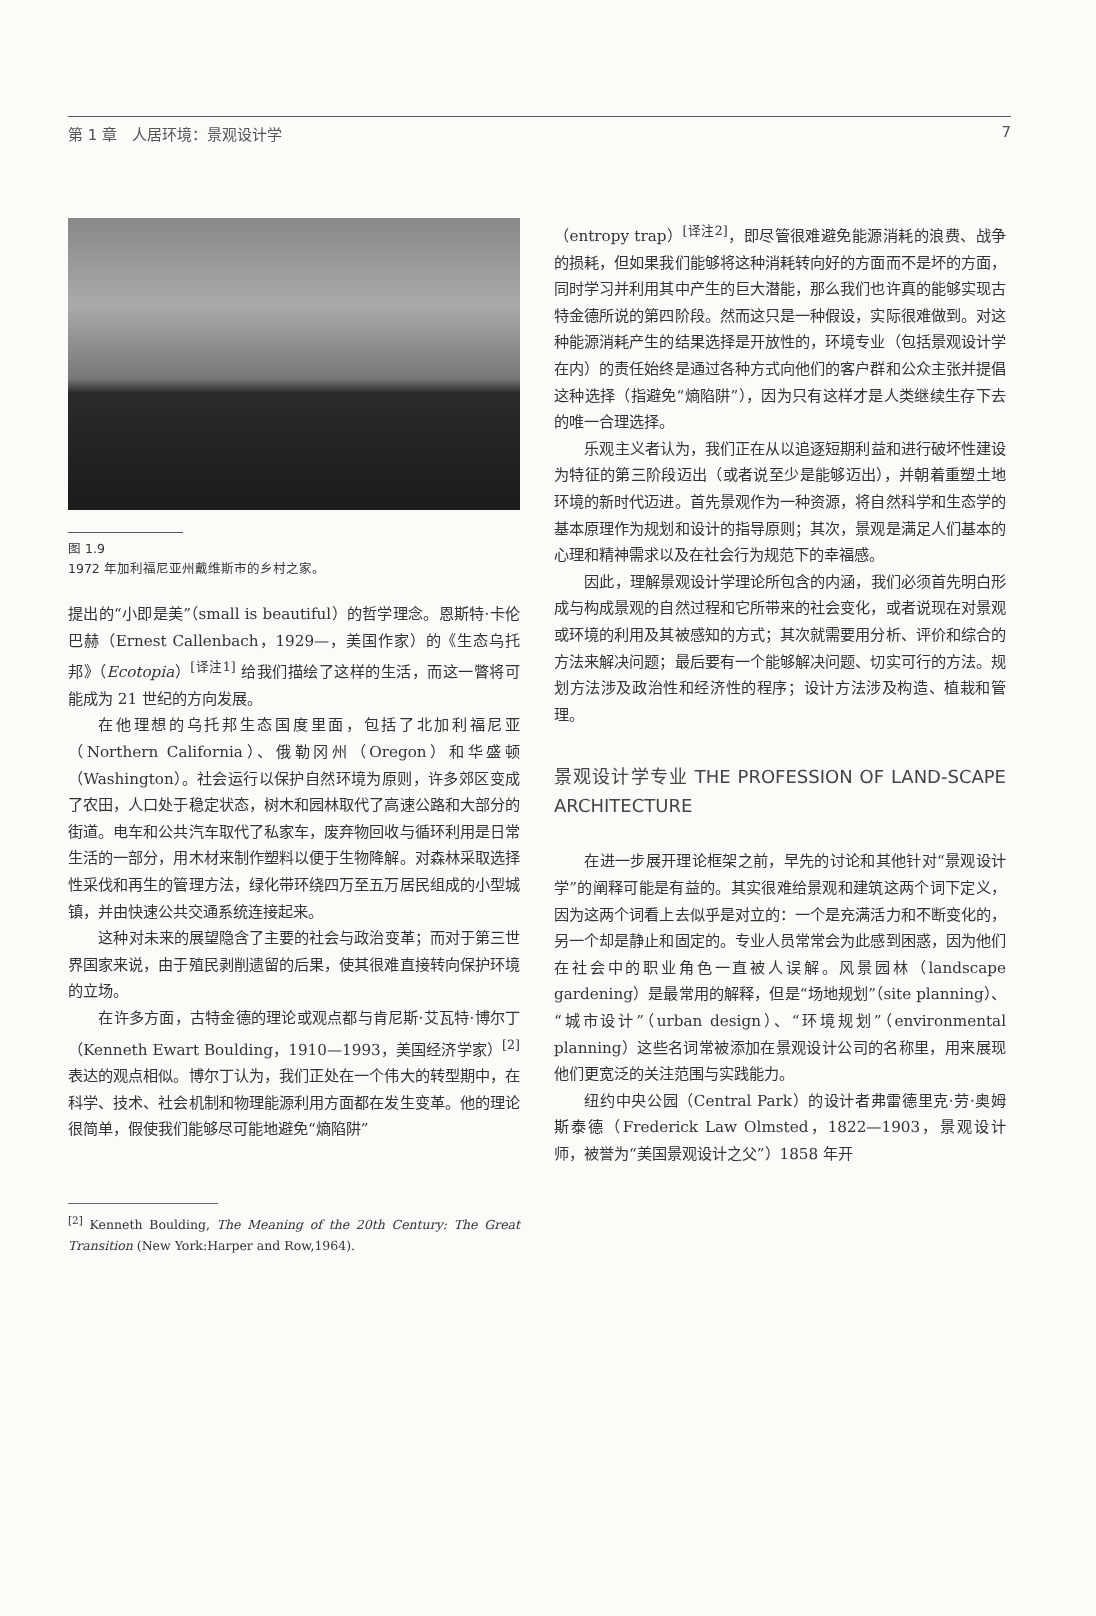第 1 章　人居环境：景观设计学 7
图 1.9
1972 年加利福尼亚州戴维斯市的乡村之家。
提出的“小即是美”（small is beautiful）的哲学理念。恩斯特·卡伦巴赫（Ernest Callenbach，1929—，美国作家）的《生态乌托邦》（Ecotopia）<sup>[译注1]</sup> 给我们描绘了这样的生活，而这一瞥将可能成为 21 世纪的方向发展。
在他理想的乌托邦生态国度里面，包括了北加利福尼亚（Northern California）、俄勒冈州（Oregon）和华盛顿（Washington）。社会运行以保护自然环境为原则，许多郊区变成了农田，人口处于稳定状态，树木和园林取代了高速公路和大部分的街道。电车和公共汽车取代了私家车，废弃物回收与循环利用是日常生活的一部分，用木材来制作塑料以便于生物降解。对森林采取选择性采伐和再生的管理方法，绿化带环绕四万至五万居民组成的小型城镇，并由快速公共交通系统连接起来。
这种对未来的展望隐含了主要的社会与政治变革；而对于第三世界国家来说，由于殖民剥削遗留的后果，使其很难直接转向保护环境的立场。
在许多方面，古特金德的理论或观点都与肯尼斯·艾瓦特·博尔丁（Kenneth Ewart Boulding，1910—1993，美国经济学家）<sup>[2]</sup>表达的观点相似。博尔丁认为，我们正处在一个伟大的转型期中，在科学、技术、社会机制和物理能源利用方面都在发生变革。他的理论很简单，假使我们能够尽可能地避免“熵陷阱”
<sup>[2]</sup> Kenneth Boulding, The Meaning of the 20th Century: The Great Transition (New York:Harper and Row,1964).
（entropy trap）<sup>[译注2]</sup>，即尽管很难避免能源消耗的浪费、战争的损耗，但如果我们能够将这种消耗转向好的方面而不是坏的方面，同时学习并利用其中产生的巨大潜能，那么我们也许真的能够实现古特金德所说的第四阶段。然而这只是一种假设，实际很难做到。对这种能源消耗产生的结果选择是开放性的，环境专业（包括景观设计学在内）的责任始终是通过各种方式向他们的客户群和公众主张并提倡这种选择（指避免“熵陷阱”），因为只有这样才是人类继续生存下去的唯一合理选择。
乐观主义者认为，我们正在从以追逐短期利益和进行破坏性建设为特征的第三阶段迈出（或者说至少是能够迈出），并朝着重塑土地环境的新时代迈进。首先景观作为一种资源，将自然科学和生态学的基本原理作为规划和设计的指导原则；其次，景观是满足人们基本的心理和精神需求以及在社会行为规范下的幸福感。
因此，理解景观设计学理论所包含的内涵，我们必须首先明白形成与构成景观的自然过程和它所带来的社会变化，或者说现在对景观或环境的利用及其被感知的方式；其次就需要用分析、评价和综合的方法来解决问题；最后要有一个能够解决问题、切实可行的方法。规划方法涉及政治性和经济性的程序；设计方法涉及构造、植栽和管理。
景观设计学专业 THE PROFESSION OF LAND-SCAPE ARCHITECTURE
在进一步展开理论框架之前，早先的讨论和其他针对“景观设计学”的阐释可能是有益的。其实很难给景观和建筑这两个词下定义，因为这两个词看上去似乎是对立的：一个是充满活力和不断变化的，另一个却是静止和固定的。专业人员常常会为此感到困惑，因为他们在社会中的职业角色一直被人误解。风景园林（landscape gardening）是最常用的解释，但是“场地规划”（site planning）、“城市设计”（urban design）、“环境规划”（environmental planning）这些名词常被添加在景观设计公司的名称里，用来展现他们更宽泛的关注范围与实践能力。
纽约中央公园（Central Park）的设计者弗雷德里克·劳·奥姆斯泰德（Frederick Law Olmsted，1822—1903，景观设计师，被誉为“美国景观设计之父”）1858 年开